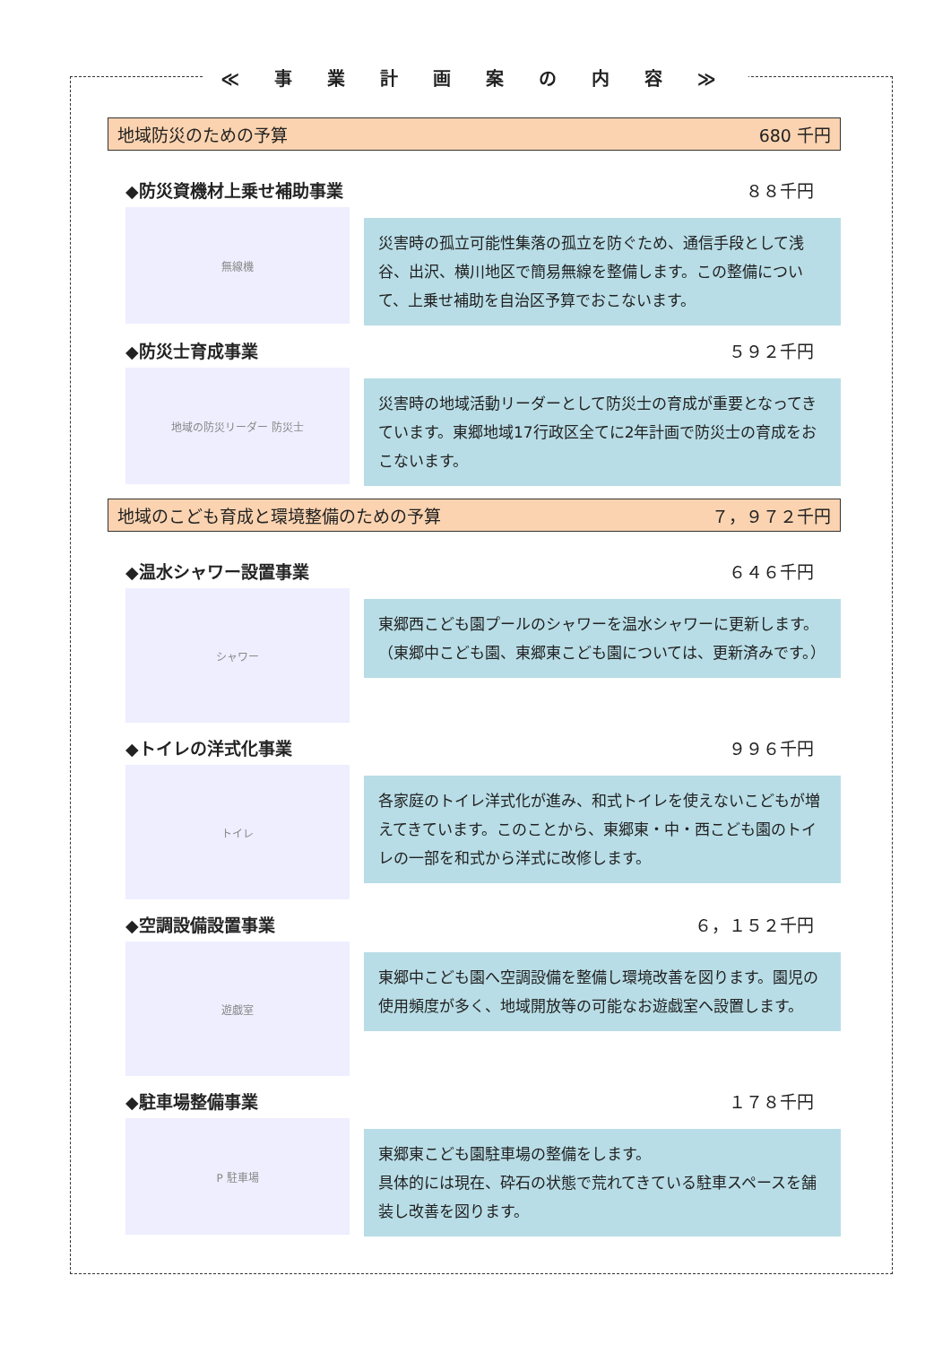≪ 事 業 計 画 案 の 内 容 ≫
地域防災のための予算 680 千円
◆防災資機材上乗せ補助事業 ８８千円
無線機
災害時の孤立可能性集落の孤立を防ぐため、通信手段として浅谷、出沢、横川地区で簡易無線を整備します。この整備について、上乗せ補助を自治区予算でおこないます。
◆防災士育成事業 ５９２千円
地域の防災リーダー 防災士
災害時の地域活動リーダーとして防災士の育成が重要となってきています。東郷地域17行政区全てに2年計画で防災士の育成をおこないます。
地域のこども育成と環境整備のための予算 ７，９７２千円
◆温水シャワー設置事業 ６４６千円
シャワー
東郷西こども園プールのシャワーを温水シャワーに更新します。（東郷中こども園、東郷東こども園については、更新済みです。）
◆トイレの洋式化事業 ９９６千円
トイレ
各家庭のトイレ洋式化が進み、和式トイレを使えないこどもが増えてきています。このことから、東郷東・中・西こども園のトイレの一部を和式から洋式に改修します。
◆空調設備設置事業 ６，１５２千円
遊戯室
東郷中こども園へ空調設備を整備し環境改善を図ります。園児の使用頻度が多く、地域開放等の可能なお遊戯室へ設置します。
◆駐車場整備事業 １７８千円
P 駐車場
東郷東こども園駐車場の整備をします。
具体的には現在、砕石の状態で荒れてきている駐車スペースを舗装し改善を図ります。